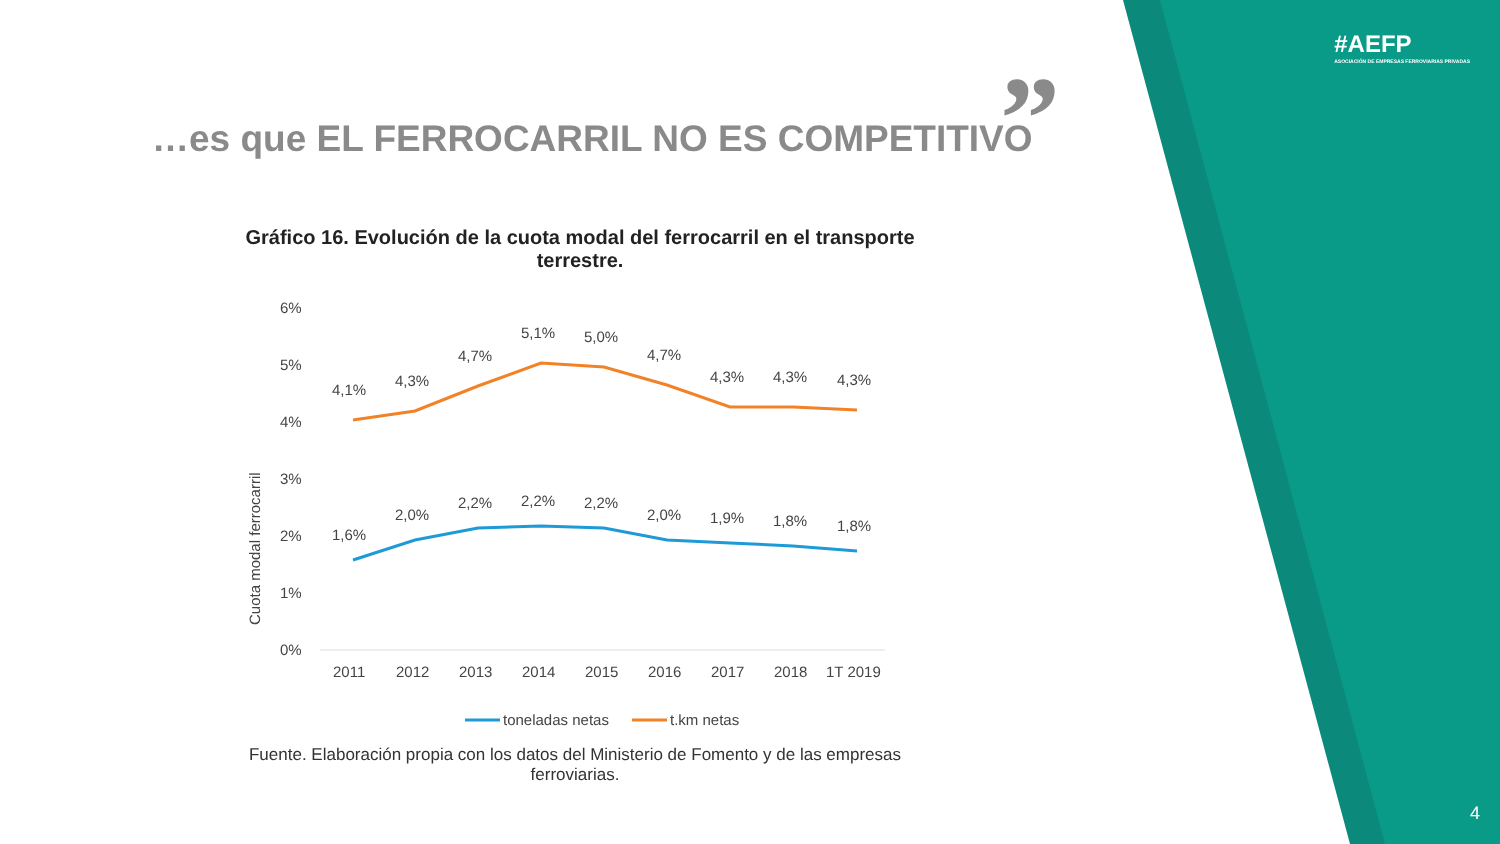#AEFP
ASOCIACIÓN DE EMPRESAS FERROVIARIAS PRIVADAS
”
…es que EL FERROCARRIL NO ES COMPETITIVO
Gráfico 16. Evolución de la cuota modal del ferrocarril en el transporte terrestre.
6%
5%
4%
3%
2%
1%
0%
Cuota modal ferrocarril
4,1%
4,3%
4,7%
5,1%
5,0%
4,7%
4,3%
4,3%
4,3%
1,6%
2,0%
2,2%
2,2%
2,2%
2,0%
1,9%
1,8%
1,8%
2011
2012
2013
2014
2015
2016
2017
2018
1T 2019
toneladas netas
t.km netas
Fuente. Elaboración propia con los datos del Ministerio de Fomento y de las empresas ferroviarias.
4